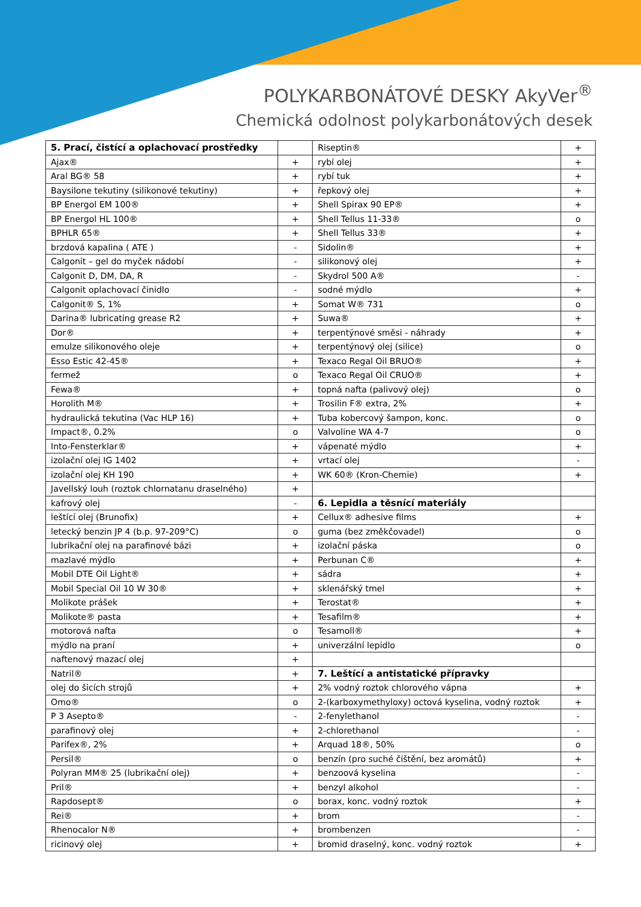POLYKARBONÁTOVÉ DESKY AkyVer<sup>®</sup>
Chemická odolnost polykarbonátových desek
| 5. Prací, čistící a oplachovací prostředky | | Riseptin® | + |
| Ajax® | + | rybí olej | + |
| Aral BG® 58 | + | rybí tuk | + |
| Baysilone tekutiny (silikonové tekutiny) | + | řepkový olej | + |
| BP Energol EM 100® | + | Shell Spirax 90 EP® | + |
| BP Energol HL 100® | + | Shell Tellus 11-33® | o |
| BPHLR 65® | + | Shell Tellus 33® | + |
| brzdová kapalina ( ATE ) | - | Sidolin® | + |
| Calgonit – gel do myček nádobí | - | silikonový olej | + |
| Calgonit D, DM, DA, R | - | Skydrol 500 A® | - |
| Calgonit oplachovací činidlo | - | sodné mýdlo | + |
| Calgonit® S, 1% | + | Somat W® 731 | o |
| Darina® lubricating grease R2 | + | Suwa® | + |
| Dor® | + | terpentýnové směsi - náhrady | + |
| emulze silikonového oleje | + | terpentýnový olej (silice) | o |
| Esso Estic 42-45® | + | Texaco Regal Oil BRUO® | + |
| fermež | o | Texaco Regal Oil CRUO® | + |
| Fewa® | + | topná nafta (palivový olej) | o |
| Horolith M® | + | Trosilin F® extra, 2% | + |
| hydraulická tekutina (Vac HLP 16) | + | Tuba kobercový šampon, konc. | o |
| Impact®, 0.2% | o | Valvoline WA 4-7 | o |
| Into-Fensterklar® | + | vápenaté mýdlo | + |
| izolační olej IG 1402 | + | vrtací olej | - |
| izolační olej KH 190 | + | WK 60® (Kron-Chemie) | + |
| Javellský louh (roztok chlornatanu draselného) | + | | |
| kafrový olej | - | 6. Lepidla a těsnící materiály | |
| leštící olej (Brunofix) | + | Cellux® adhesive films | + |
| letecký benzin JP 4 (b.p. 97-209°C) | o | guma (bez změkčovadel) | o |
| lubrikační olej na parafinové bázi | + | izolační páska | o |
| mazlavé mýdlo | + | Perbunan C® | + |
| Mobil DTE Oil Light® | + | sádra | + |
| Mobil Special Oil 10 W 30® | + | sklenářský tmel | + |
| Molikote prášek | + | Terostat® | + |
| Molikote® pasta | + | Tesafilm® | + |
| motorová nafta | o | Tesamoll® | + |
| mýdlo na praní | + | univerzální lepidlo | o |
| naftenový mazací olej | + | | |
| Natril® | + | 7. Leštící a antistatické přípravky | |
| olej do šicích strojů | + | 2% vodný roztok chlorového vápna | + |
| Omo® | o | 2-(karboxymethyloxy) octová kyselina, vodný roztok | + |
| P 3 Asepto® | - | 2-fenylethanol | - |
| parafinový olej | + | 2-chlorethanol | - |
| Parifex®, 2% | + | Arquad 18®, 50% | o |
| Persil® | o | benzín (pro suché čištění, bez aromátů) | + |
| Polyran MM® 25 (lubrikační olej) | + | benzoová kyselina | - |
| Pril® | + | benzyl alkohol | - |
| Rapdosept® | o | borax, konc. vodný roztok | + |
| Rei® | + | brom | - |
| Rhenocalor N® | + | brombenzen | - |
| ricinový olej | + | bromid draselný, konc. vodný roztok | + |